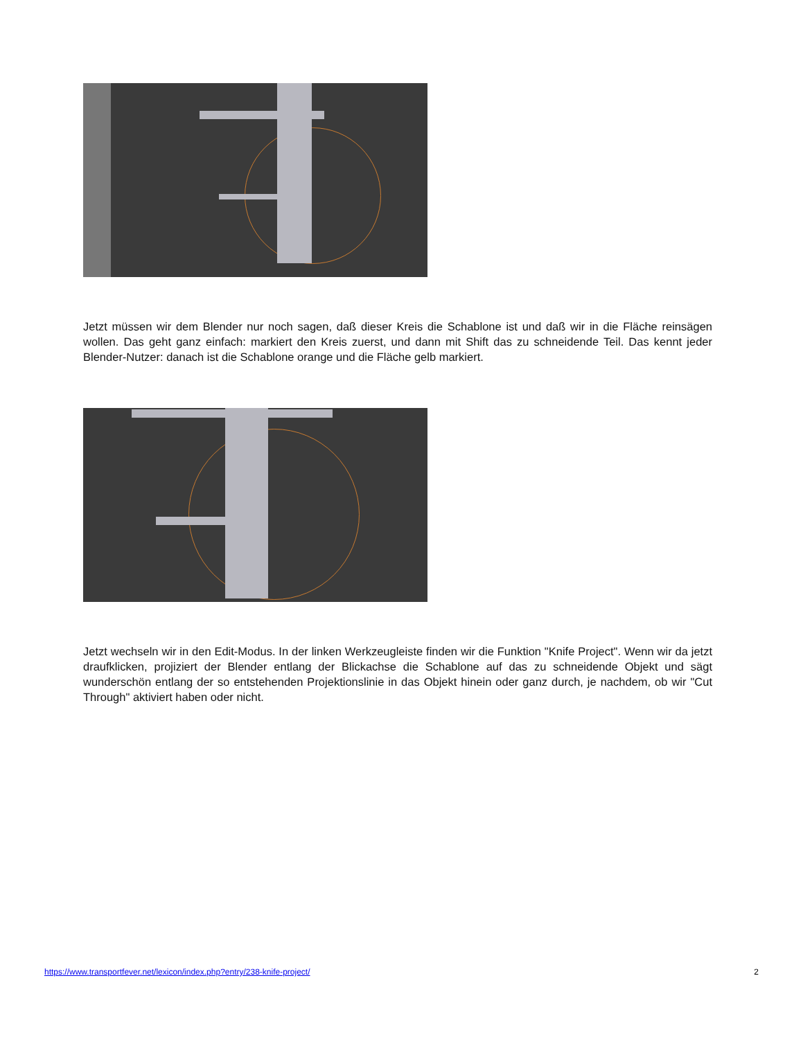Jetzt müssen wir dem Blender nur noch sagen, daß dieser Kreis die Schablone ist und daß wir in die Fläche reinsägen wollen. Das geht ganz einfach: markiert den Kreis zuerst, und dann mit Shift das zu schneidende Teil. Das kennt jeder Blender-Nutzer: danach ist die Schablone orange und die Fläche gelb markiert.
Jetzt wechseln wir in den Edit-Modus. In der linken Werkzeugleiste finden wir die Funktion "Knife Project". Wenn wir da jetzt draufklicken, projiziert der Blender entlang der Blickachse die Schablone auf das zu schneidende Objekt und sägt wunderschön entlang der so entstehenden Projektionslinie in das Objekt hinein oder ganz durch, je nachdem, ob wir "Cut Through" aktiviert haben oder nicht.
https://www.transportfever.net/lexicon/index.php?entry/238-knife-project/ 2